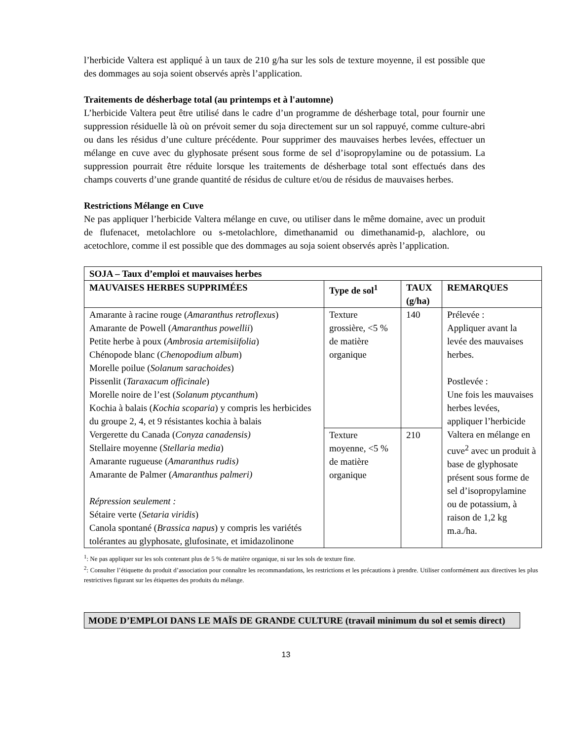l’herbicide Valtera est appliqué à un taux de 210 g/ha sur les sols de texture moyenne, il est possible que des dommages au soja soient observés après l’application.
Traitements de désherbage total (au printemps et à l'automne)
L’herbicide Valtera peut être utilisé dans le cadre d’un programme de désherbage total, pour fournir une suppression résiduelle là où on prévoit semer du soja directement sur un sol rappuyé, comme culture-abri ou dans les résidus d’une culture précédente. Pour supprimer des mauvaises herbes levées, effectuer un mélange en cuve avec du glyphosate présent sous forme de sel d’isopropylamine ou de potassium. La suppression pourrait être réduite lorsque les traitements de désherbage total sont effectués dans des champs couverts d’une grande quantité de résidus de culture et/ou de résidus de mauvaises herbes.
Restrictions Mélange en Cuve
Ne pas appliquer l’herbicide Valtera mélange en cuve, ou utiliser dans le même domaine, avec un produit de flufenacet, metolachlore ou s-metolachlore, dimethanamid ou dimethanamid-p, alachlore, ou acetochlore, comme il est possible que des dommages au soja soient observés après l’application.
| SOJA – Taux d’emploi et mauvaises herbes | | | |
| --- | --- | --- | --- |
| MAUVAISES HERBES SUPPRIMÉES | Type de sol<sup>1</sup> | TAUX (g/ha) | REMARQUES |
| Amarante à racine rouge ( Amaranthus retroflexus ) Amarante de Powell ( Amaranthus powellii ) Petite herbe à poux ( Ambrosia artemisiifolia ) Chénopode blanc ( Chenopodium album ) Morelle poilue ( Solanum sarachoides ) Pissenlit ( Taraxacum officinale ) Morelle noire de l’est ( Solanum ptycanthum ) Kochia à balais ( Kochia scoparia ) y compris les herbicides du groupe 2, 4, et 9 résistantes kochia à balais Vergerette du Canada ( Conyza canadensis) Stellaire moyenne ( Stellaria media ) Amarante rugueuse ( Amaranthus rudis) Amarante de Palmer ( Amaranthus palmeri) Répression seulement : Sétaire verte ( Setaria viridis ) Canola spontané ( Brassica napus ) y compris les variétés tolérantes au glyphosate, glufosinate, et imidazolinone | Texture grossière, <5 % de matière organique | 140 | Prélevée : Appliquer avant la levée des mauvaises herbes. Postlevée : Une fois les mauvaises herbes levées, appliquer l’herbicide Valtera en mélange en cuve<sup>2</sup> avec un produit à base de glyphosate présent sous forme de sel d’isopropylamine ou de potassium, à raison de 1,2 kg m.a./ha. |
| | Texture moyenne, <5 % de matière organique | 210 | |
<sup>1</sup>: Ne pas appliquer sur les sols contenant plus de 5 % de matière organique, ni sur les sols de texture fine.
<sup>2</sup>: Consulter l’étiquette du produit d’association pour connaître les recommandations, les restrictions et les précautions à prendre. Utiliser conformément aux directives les plus restrictives figurant sur les étiquettes des produits du mélange.
MODE D’EMPLOI DANS LE MAÏS DE GRANDE CULTURE (travail minimum du sol et semis direct)
13